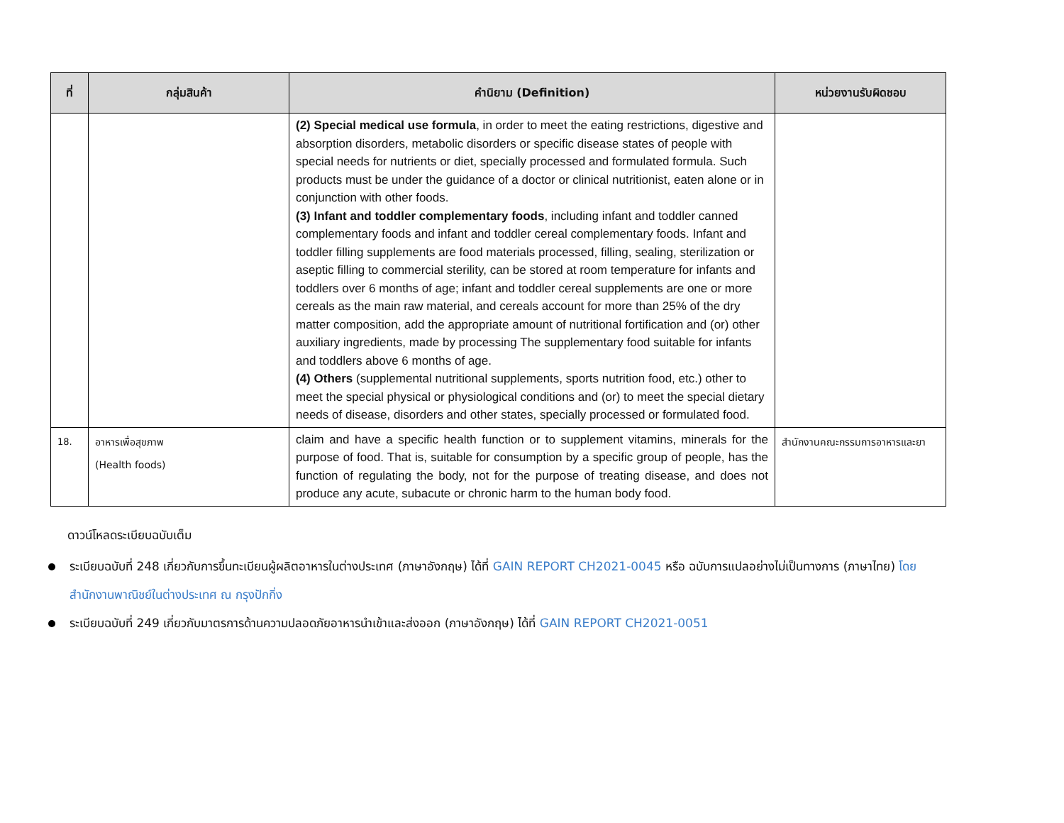| ที่ | กลุ่มสินค้า | คำนิยาม (Definition) | หน่วยงานรับผิดชอบ |
| --- | --- | --- | --- |
| | | (2) Special medical use formula , in order to meet the eating restrictions, digestive and absorption disorders, metabolic disorders or specific disease states of people with special needs for nutrients or diet, specially processed and formulated formula. Such products must be under the guidance of a doctor or clinical nutritionist, eaten alone or in conjunction with other foods. (3) Infant and toddler complementary foods , including infant and toddler canned complementary foods and infant and toddler cereal complementary foods. Infant and toddler filling supplements are food materials processed, filling, sealing, sterilization or aseptic filling to commercial sterility, can be stored at room temperature for infants and toddlers over 6 months of age; infant and toddler cereal supplements are one or more cereals as the main raw material, and cereals account for more than 25% of the dry matter composition, add the appropriate amount of nutritional fortification and (or) other auxiliary ingredients, made by processing The supplementary food suitable for infants and toddlers above 6 months of age. (4) Others (supplemental nutritional supplements, sports nutrition food, etc.) other to meet the special physical or physiological conditions and (or) to meet the special dietary needs of disease, disorders and other states, specially processed or formulated food. | |
| 18. | อาหารเพื่อสุขภาพ (Health foods) | claim and have a specific health function or to supplement vitamins, minerals for the purpose of food. That is, suitable for consumption by a specific group of people, has the function of regulating the body, not for the purpose of treating disease, and does not produce any acute, subacute or chronic harm to the human body food. | สำนักงานคณะกรรมการอาหารและยา |
ดาวน์โหลดระเบียบฉบับเต็ม
ระเบียบฉบับที่ 248 เกี่ยวกับการขึ้นทะเบียนผู้ผลิตอาหารในต่างประเทศ (ภาษาอังกฤษ) ได้ที่ GAIN REPORT CH2021-0045 หรือ ฉบับการแปลอย่างไม่เป็นทางการ (ภาษาไทย) โดย สำนักงานพาณิชย์ในต่างประเทศ ณ กรุงปักกิ่ง
ระเบียบฉบับที่ 249 เกี่ยวกับมาตรการด้านความปลอดภัยอาหารนำเข้าและส่งออก (ภาษาอังกฤษ) ได้ที่ GAIN REPORT CH2021-0051